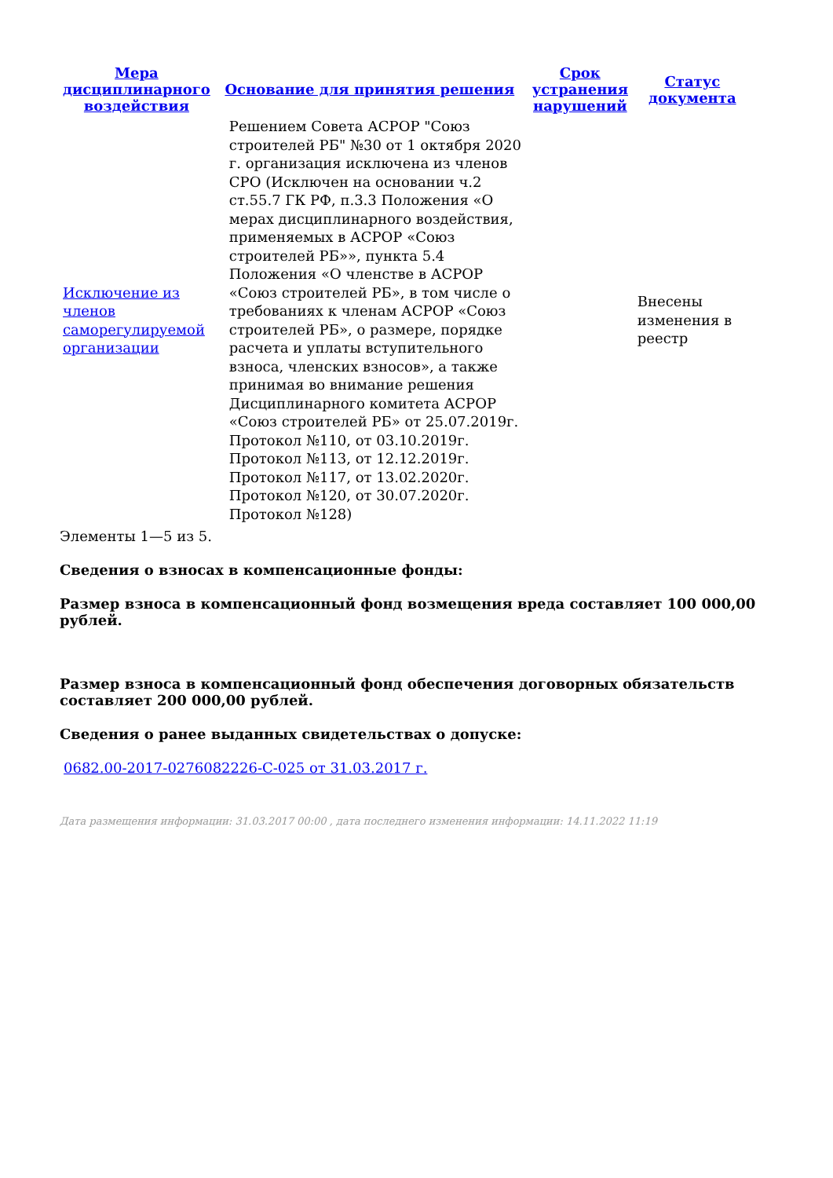| Мера дисциплинарного воздействия | Основание для принятия решения | Срок устранения нарушений | Статус документа |
| --- | --- | --- | --- |
| Исключение из членов саморегулируемой организации | Решением Совета АСРОР "Союз строителей РБ" №30 от 1 октября 2020 г. организация исключена из членов СРО (Исключен на основании ч.2 ст.55.7 ГК РФ, п.3.3 Положения «О мерах дисциплинарного воздействия, применяемых в АСРОР «Союз строителей РБ»», пункта 5.4 Положения «О членстве в АСРОР «Союз строителей РБ», в том числе о требованиях к членам АСРОР «Союз строителей РБ», о размере, порядке расчета и уплаты вступительного взноса, членских взносов», а также принимая во внимание решения Дисциплинарного комитета АСРОР «Союз строителей РБ» от 25.07.2019г. Протокол №110, от 03.10.2019г. Протокол №113, от 12.12.2019г. Протокол №117, от 13.02.2020г. Протокол №120, от 30.07.2020г. Протокол №128) | | Внесены изменения в реестр |
Элементы 1—5 из 5.
Сведения о взносах в компенсационные фонды:
Размер взноса в компенсационный фонд возмещения вреда составляет 100 000,00 рублей.
Размер взноса в компенсационный фонд обеспечения договорных обязательств составляет 200 000,00 рублей.
Сведения о ранее выданных свидетельствах о допуске:
0682.00-2017-0276082226-С-025 от 31.03.2017 г.
Дата размещения информации: 31.03.2017 00:00 , дата последнего изменения информации: 14.11.2022 11:19